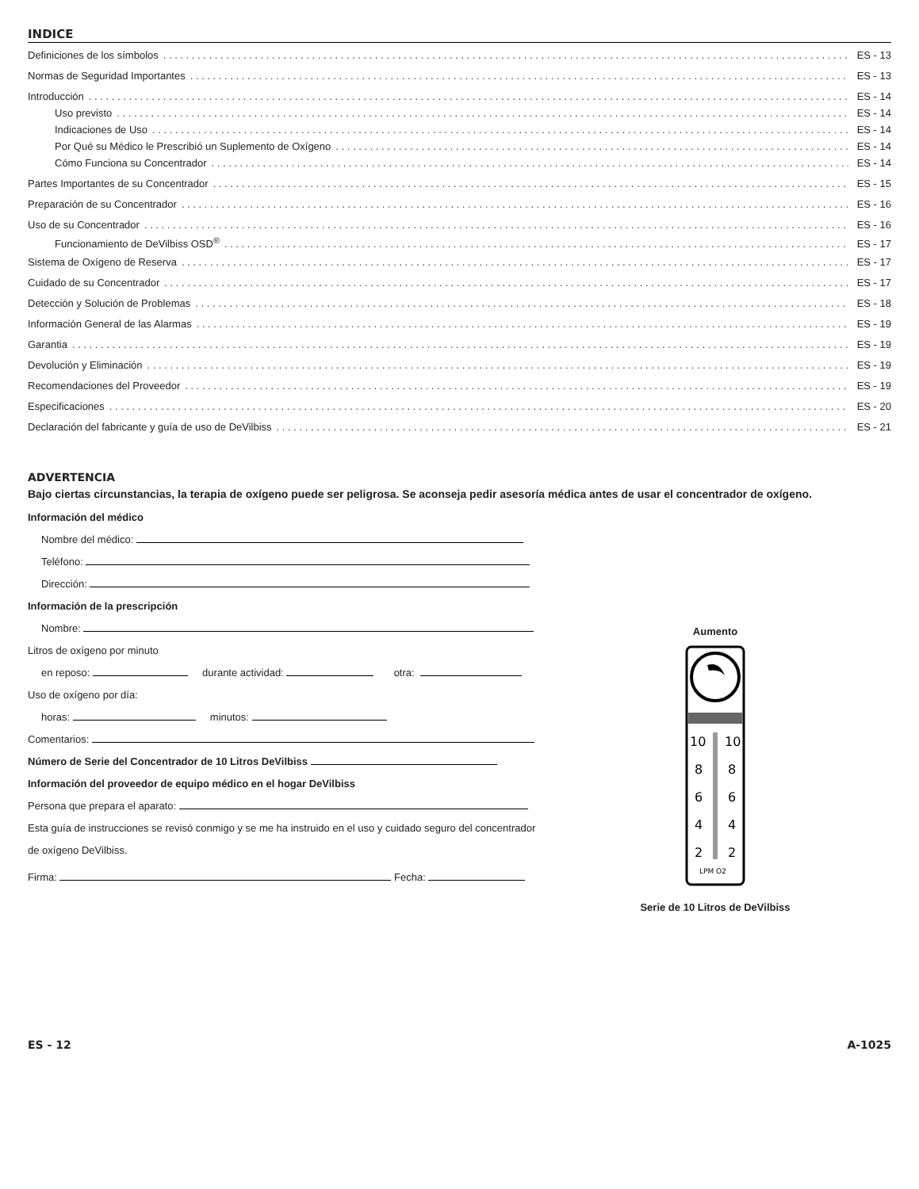INDICE
Definiciones de los símbolos ES - 13
Normas de Seguridad Importantes ES - 13
Introducción ES - 14
Uso previsto ES - 14
Indicaciones de Uso ES - 14
Por Qué su Médico le Prescribió un Suplemento de Oxígeno ES - 14
Cómo Funciona su Concentrador ES - 14
Partes Importantes de su Concentrador ES - 15
Preparación de su Concentrador ES - 16
Uso de su Concentrador ES - 16
Funcionamiento de DeVilbiss OSD<sup>®</sup> ES - 17
Sistema de Oxígeno de Reserva ES - 17
Cuidado de su Concentrador ES - 17
Detección y Solución de Problemas ES - 18
Información General de las Alarmas ES - 19
Garantia ES - 19
Devolución y Eliminación ES - 19
Recomendaciones del Proveedor ES - 19
Especificaciones ES - 20
Declaración del fabricante y guía de uso de DeVilbiss ES - 21
ADVERTENCIA
Bajo ciertas circunstancias, la terapia de oxígeno puede ser peligrosa. Se aconseja pedir asesoría médica antes de usar el concentrador de oxígeno.
Información del médico
Nombre del médico:
Teléfono:
Dirección:
Información de la prescripción
Nombre:
Litros de oxígeno por minuto
en reposo: durante actividad: otra:
Uso de oxígeno por día:
horas: minutos:
Comentarios:
Número de Serie del Concentrador de 10 Litros DeVilbiss
Información del proveedor de equipo médico en el hogar DeVilbiss
Persona que prepara el aparato:
Esta guía de instrucciones se revisó conmigo y se me ha instruido en el uso y cuidado seguro del concentrador de oxígeno DeVilbiss.
Firma: Fecha:
Aumento
10
10
8
8
6
6
4
4
2
2
LPM O2
Serie de 10 Litros de DeVilbiss
ES - 12 A-1025